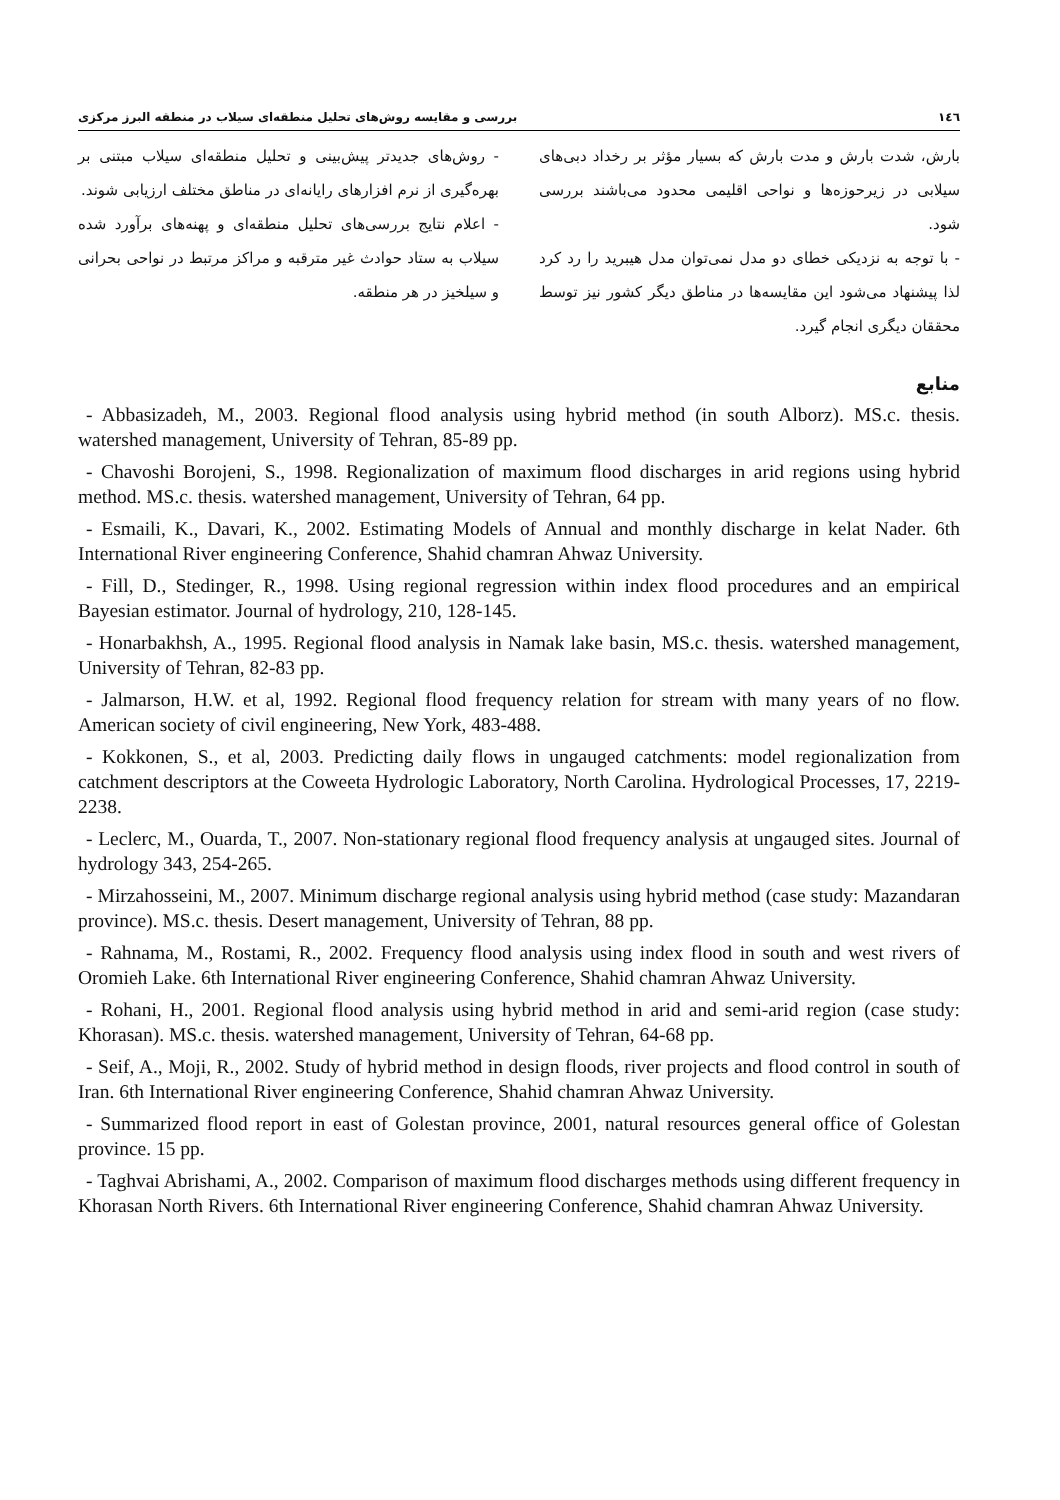١٤٦ بررسی و مقایسه روش‌های تحلیل منطقه‌ای سیلاب در منطقه البرز مرکزی
بارش، شدت بارش و مدت بارش که بسیار مؤثر بر رخداد دبی‌های سیلابی در زیرحوزه‌ها و نواحی اقلیمی محدود می‌باشند بررسی شود.
- با توجه به نزدیکی خطای دو مدل نمی‌توان مدل هیبرید را رد کرد لذا پیشنهاد می‌شود این مقایسه‌ها در مناطق دیگر کشور نیز توسط محققان دیگری انجام گیرد.
- روش‌های جدیدتر پیش‌بینی و تحلیل منطقه‌ای سیلاب مبتنی بر بهره‌گیری از نرم افزارهای رایانه‌ای در مناطق مختلف ارزیابی شوند.
- اعلام نتایج بررسی‌های تحلیل منطقه‌ای و پهنه‌های برآورد شده سیلاب به ستاد حوادث غیر مترقبه و مراکز مرتبط در نواحی بحرانی و سیلخیز در هر منطقه.
منابع
- Abbasizadeh, M., 2003. Regional flood analysis using hybrid method (in south Alborz). MS.c. thesis. watershed management, University of Tehran, 85-89 pp.
- Chavoshi Borojeni, S., 1998. Regionalization of maximum flood discharges in arid regions using hybrid method. MS.c. thesis. watershed management, University of Tehran, 64 pp.
- Esmaili, K., Davari, K., 2002. Estimating Models of Annual and monthly discharge in kelat Nader. 6th International River engineering Conference, Shahid chamran Ahwaz University.
- Fill, D., Stedinger, R., 1998. Using regional regression within index flood procedures and an empirical Bayesian estimator. Journal of hydrology, 210, 128-145.
- Honarbakhsh, A., 1995. Regional flood analysis in Namak lake basin, MS.c. thesis. watershed management, University of Tehran, 82-83 pp.
- Jalmarson, H.W. et al, 1992. Regional flood frequency relation for stream with many years of no flow. American society of civil engineering, New York, 483-488.
- Kokkonen, S., et al, 2003. Predicting daily flows in ungauged catchments: model regionalization from catchment descriptors at the Coweeta Hydrologic Laboratory, North Carolina. Hydrological Processes, 17, 2219-2238.
- Leclerc, M., Ouarda, T., 2007. Non-stationary regional flood frequency analysis at ungauged sites. Journal of hydrology 343, 254-265.
- Mirzahosseini, M., 2007. Minimum discharge regional analysis using hybrid method (case study: Mazandaran province). MS.c. thesis. Desert management, University of Tehran, 88 pp.
- Rahnama, M., Rostami, R., 2002. Frequency flood analysis using index flood in south and west rivers of Oromieh Lake. 6th International River engineering Conference, Shahid chamran Ahwaz University.
- Rohani, H., 2001. Regional flood analysis using hybrid method in arid and semi-arid region (case study: Khorasan). MS.c. thesis. watershed management, University of Tehran, 64-68 pp.
- Seif, A., Moji, R., 2002. Study of hybrid method in design floods, river projects and flood control in south of Iran. 6th International River engineering Conference, Shahid chamran Ahwaz University.
- Summarized flood report in east of Golestan province, 2001, natural resources general office of Golestan province. 15 pp.
- Taghvai Abrishami, A., 2002. Comparison of maximum flood discharges methods using different frequency in Khorasan North Rivers. 6th International River engineering Conference, Shahid chamran Ahwaz University.